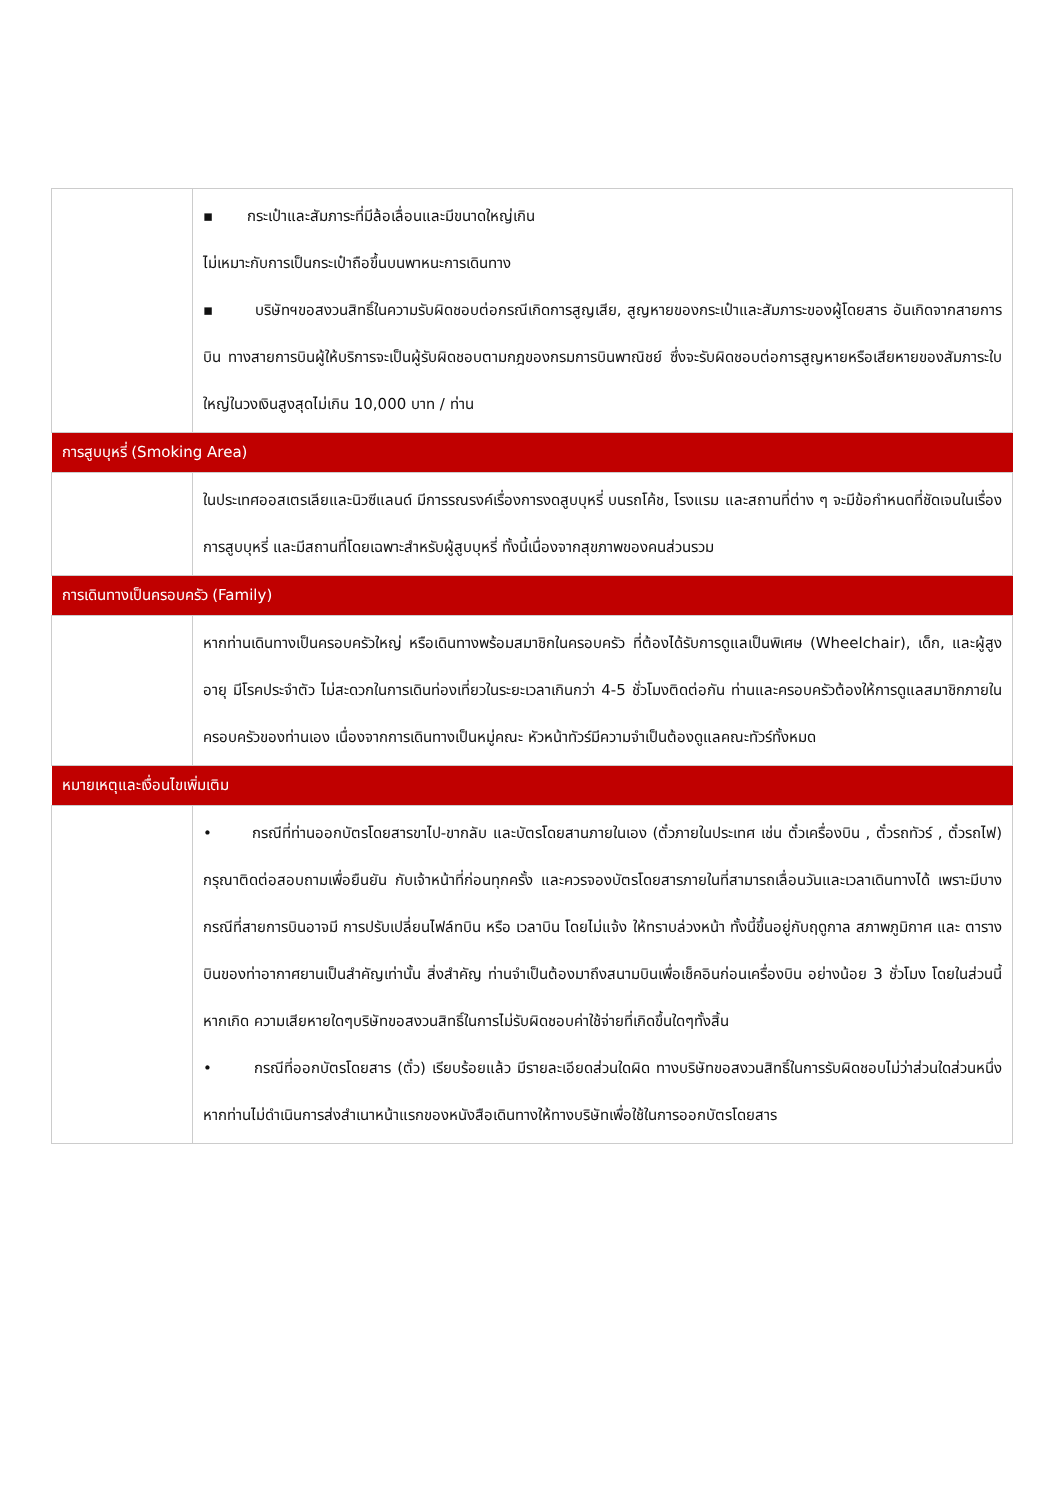| | ▪ กระเป๋าและสัมภาระที่มีล้อเลื่อนและมีขนาดใหญ่เกิน ไม่เหมาะกับการเป็นกระเป๋าถือขึ้นบนพาหนะการเดินทาง ▪ บริษัทฯขอสงวนสิทธิ์ในความรับผิดชอบต่อกรณีเกิดการสูญเสีย, สูญหายของกระเป๋าและสัมภาระของผู้โดยสาร อันเกิดจากสายการบิน ทางสายการบินผู้ให้บริการจะเป็นผู้รับผิดชอบตามกฎของกรมการบินพาณิชย์ ซึ่งจะรับผิดชอบต่อการสูญหายหรือเสียหายของสัมภาระใบใหญ่ในวงเงินสูงสุดไม่เกิน 10,000 บาท / ท่าน |
| การสูบบุหรี่ (Smoking Area) | |
| | ในประเทศออสเตรเลียและนิวซีแลนด์ มีการรณรงค์เรื่องการงดสูบบุหรี่ บนรถโค้ช, โรงแรม และสถานที่ต่าง ๆ จะมีข้อกำหนดที่ชัดเจนในเรื่องการสูบบุหรี่ และมีสถานที่โดยเฉพาะสำหรับผู้สูบบุหรี่ ทั้งนี้เนื่องจากสุขภาพของคนส่วนรวม |
| การเดินทางเป็นครอบครัว (Family) | |
| | หากท่านเดินทางเป็นครอบครัวใหญ่ หรือเดินทางพร้อมสมาชิกในครอบครัว ที่ต้องได้รับการดูแลเป็นพิเศษ (Wheelchair), เด็ก, และผู้สูงอายุ มีโรคประจำตัว ไม่สะดวกในการเดินท่องเที่ยวในระยะเวลาเกินกว่า 4-5 ชั่วโมงติดต่อกัน ท่านและครอบครัวต้องให้การดูแลสมาชิกภายในครอบครัวของท่านเอง เนื่องจากการเดินทางเป็นหมู่คณะ หัวหน้าทัวร์มีความจำเป็นต้องดูแลคณะทัวร์ทั้งหมด |
| หมายเหตุและเงื่อนไขเพิ่มเติม | |
| | • กรณีที่ท่านออกบัตรโดยสารขาไป-ขากลับ และบัตรโดยสานภายในเอง (ตั๋วภายในประเทศ เช่น ตั๋วเครื่องบิน , ตั๋วรถทัวร์ , ตั๋วรถไฟ) กรุณาติดต่อสอบถามเพื่อยืนยัน กับเจ้าหน้าที่ก่อนทุกครั้ง และควรจองบัตรโดยสารภายในที่สามารถเลื่อนวันและเวลาเดินทางได้ เพราะมีบางกรณีที่สายการบินอาจมี การปรับเปลี่ยนไฟล์ทบิน หรือ เวลาบิน โดยไม่แจ้ง ให้ทราบล่วงหน้า ทั้งนี้ขึ้นอยู่กับฤดูกาล สภาพภูมิกาศ และ ตารางบินของท่าอากาศยานเป็นสำคัญเท่านั้น สิ่งสำคัญ ท่านจำเป็นต้องมาถึงสนามบินเพื่อเช็คอินก่อนเครื่องบิน อย่างน้อย 3 ชั่วโมง โดยในส่วนนี้หากเกิด ความเสียหายใดๆบริษัทขอสงวนสิทธิ์ในการไม่รับผิดชอบค่าใช้จ่ายที่เกิดขึ้นใดๆทั้งสิ้น • กรณีที่ออกบัตรโดยสาร (ตั๋ว) เรียบร้อยแล้ว มีรายละเอียดส่วนใดผิด ทางบริษัทขอสงวนสิทธิ์ในการรับผิดชอบไม่ว่าส่วนใดส่วนหนึ่ง หากท่านไม่ดำเนินการส่งสำเนาหน้าแรกของหนังสือเดินทางให้ทางบริษัทเพื่อใช้ในการออกบัตรโดยสาร |